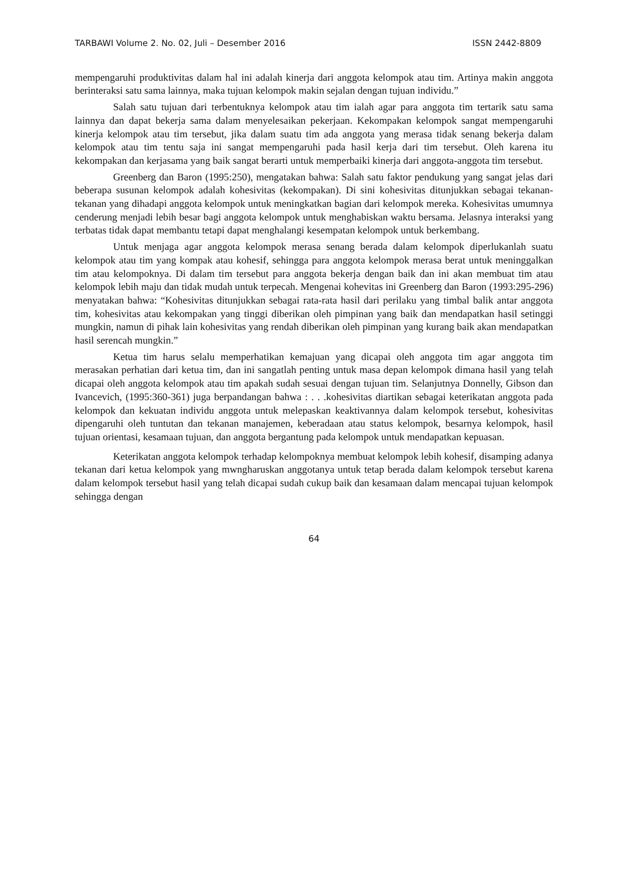TARBAWI Volume 2. No. 02, Juli – Desember 2016 ISSN 2442-8809
mempengaruhi produktivitas dalam hal ini adalah kinerja dari anggota kelompok atau tim. Artinya makin anggota berinteraksi satu sama lainnya, maka tujuan kelompok makin sejalan dengan tujuan individu.”
Salah satu tujuan dari terbentuknya kelompok atau tim ialah agar para anggota tim tertarik satu sama lainnya dan dapat bekerja sama dalam menyelesaikan pekerjaan. Kekompakan kelompok sangat mempengaruhi kinerja kelompok atau tim tersebut, jika dalam suatu tim ada anggota yang merasa tidak senang bekerja dalam kelompok atau tim tentu saja ini sangat mempengaruhi pada hasil kerja dari tim tersebut. Oleh karena itu kekompakan dan kerjasama yang baik sangat berarti untuk memperbaiki kinerja dari anggota-anggota tim tersebut.
Greenberg dan Baron (1995:250), mengatakan bahwa: Salah satu faktor pendukung yang sangat jelas dari beberapa susunan kelompok adalah kohesivitas (kekompakan). Di sini kohesivitas ditunjukkan sebagai tekanan-tekanan yang dihadapi anggota kelompok untuk meningkatkan bagian dari kelompok mereka. Kohesivitas umumnya cenderung menjadi lebih besar bagi anggota kelompok untuk menghabiskan waktu bersama. Jelasnya interaksi yang terbatas tidak dapat membantu tetapi dapat menghalangi kesempatan kelompok untuk berkembang.
Untuk menjaga agar anggota kelompok merasa senang berada dalam kelompok diperlukanlah suatu kelompok atau tim yang kompak atau kohesif, sehingga para anggota kelompok merasa berat untuk meninggalkan tim atau kelompoknya. Di dalam tim tersebut para anggota bekerja dengan baik dan ini akan membuat tim atau kelompok lebih maju dan tidak mudah untuk terpecah. Mengenai kohevitas ini Greenberg dan Baron (1993:295-296) menyatakan bahwa: “Kohesivitas ditunjukkan sebagai rata-rata hasil dari perilaku yang timbal balik antar anggota tim, kohesivitas atau kekompakan yang tinggi diberikan oleh pimpinan yang baik dan mendapatkan hasil setinggi mungkin, namun di pihak lain kohesivitas yang rendah diberikan oleh pimpinan yang kurang baik akan mendapatkan hasil serencah mungkin.”
Ketua tim harus selalu memperhatikan kemajuan yang dicapai oleh anggota tim agar anggota tim merasakan perhatian dari ketua tim, dan ini sangatlah penting untuk masa depan kelompok dimana hasil yang telah dicapai oleh anggota kelompok atau tim apakah sudah sesuai dengan tujuan tim. Selanjutnya Donnelly, Gibson dan Ivancevich, (1995:360-361) juga berpandangan bahwa : . . .kohesivitas diartikan sebagai keterikatan anggota pada kelompok dan kekuatan individu anggota untuk melepaskan keaktivannya dalam kelompok tersebut, kohesivitas dipengaruhi oleh tuntutan dan tekanan manajemen, keberadaan atau status kelompok, besarnya kelompok, hasil tujuan orientasi, kesamaan tujuan, dan anggota bergantung pada kelompok untuk mendapatkan kepuasan.
Keterikatan anggota kelompok terhadap kelompoknya membuat kelompok lebih kohesif, disamping adanya tekanan dari ketua kelompok yang mwngharuskan anggotanya untuk tetap berada dalam kelompok tersebut karena dalam kelompok tersebut hasil yang telah dicapai sudah cukup baik dan kesamaan dalam mencapai tujuan kelompok sehingga dengan
64